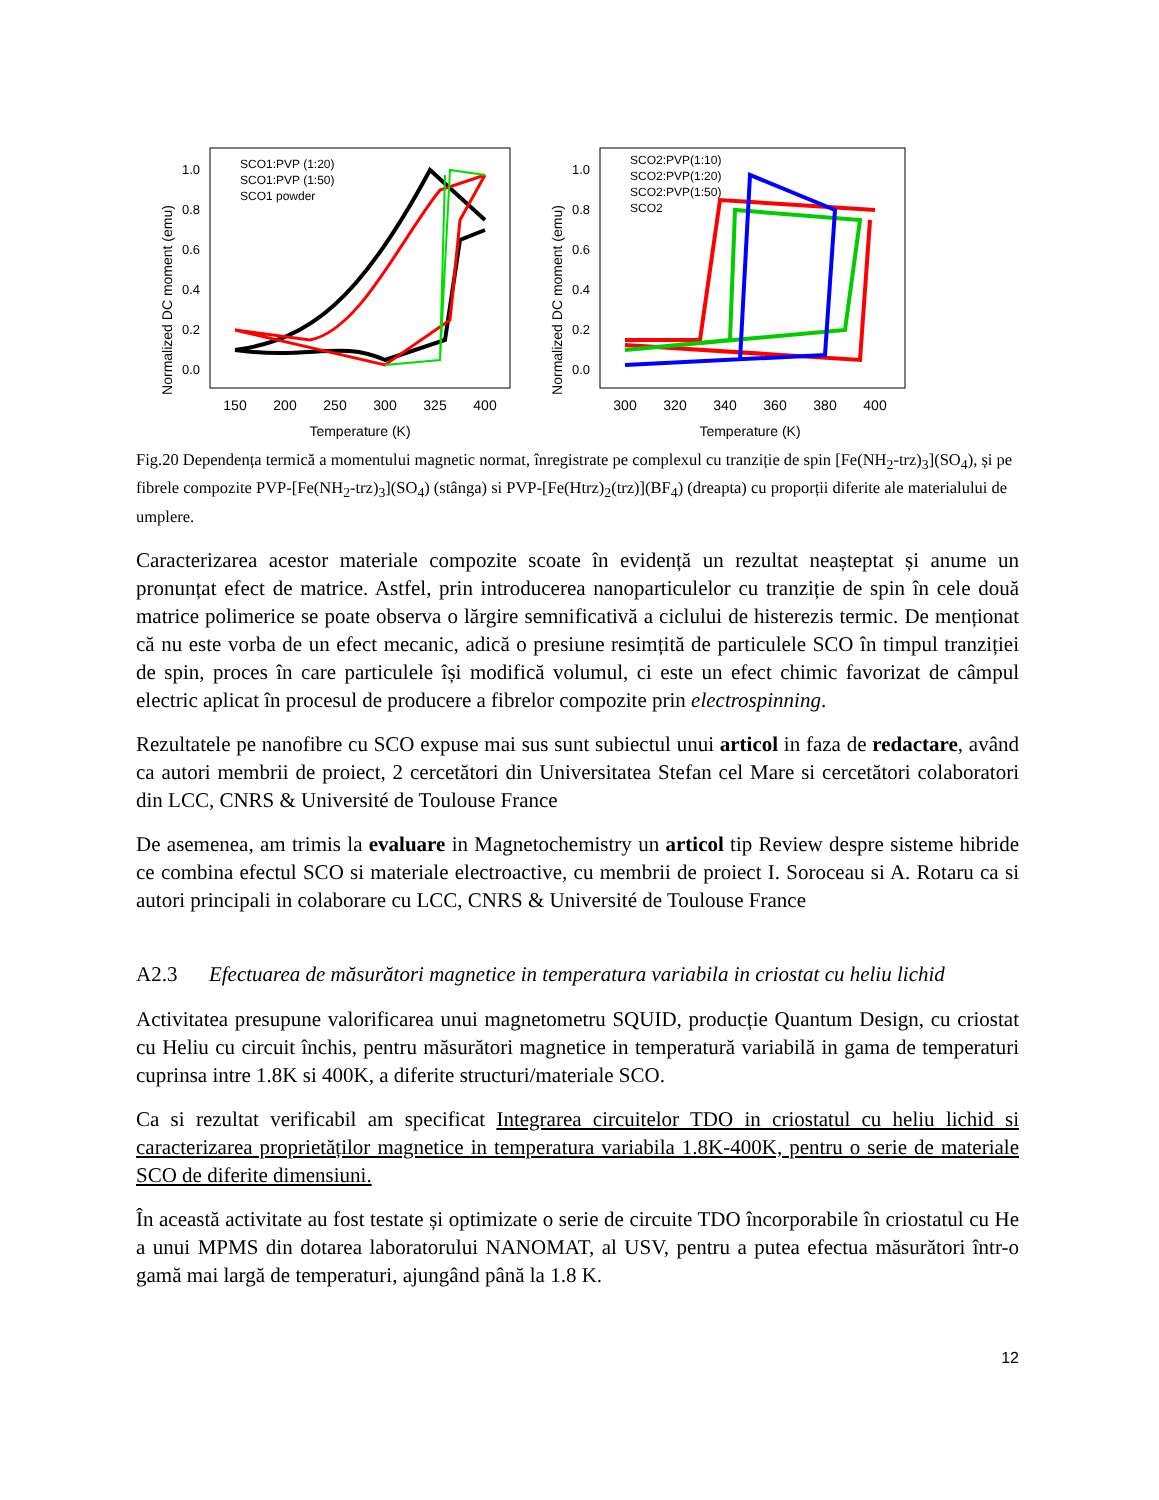Normalized DC moment (emu)
1.0
0.8
0.6
0.4
0.2
0.0
150
200
250
300
325
400
Temperature (K)
SCO1:PVP (1:20)
SCO1:PVP (1:50)
SCO1 powder
Normalized DC moment (emu)
1.0
0.8
0.6
0.4
0.2
0.0
300
320
340
360
380
400
Temperature (K)
SCO2:PVP(1:10)
SCO2:PVP(1:20)
SCO2:PVP(1:50)
SCO2
Fig.20 Dependența termică a momentului magnetic normat, înregistrate pe complexul cu tranziție de spin [Fe(NH<sub>2</sub>-trz)<sub>3</sub>](SO<sub>4</sub>), și pe fibrele compozite PVP-[Fe(NH<sub>2</sub>-trz)<sub>3</sub>](SO<sub>4</sub>) (stânga) si PVP-[Fe(Htrz)<sub>2</sub>(trz)](BF<sub>4</sub>) (dreapta) cu proporții diferite ale materialului de umplere.
Caracterizarea acestor materiale compozite scoate în evidență un rezultat neașteptat și anume un pronunțat efect de matrice. Astfel, prin introducerea nanoparticulelor cu tranziție de spin în cele două matrice polimerice se poate observa o lărgire semnificativă a ciclului de histerezis termic. De menționat că nu este vorba de un efect mecanic, adică o presiune resimțită de particulele SCO în timpul tranziției de spin, proces în care particulele își modifică volumul, ci este un efect chimic favorizat de câmpul electric aplicat în procesul de producere a fibrelor compozite prin electrospinning.
Rezultatele pe nanofibre cu SCO expuse mai sus sunt subiectul unui articol in faza de redactare, având ca autori membrii de proiect, 2 cercetători din Universitatea Stefan cel Mare si cercetători colaboratori din LCC, CNRS & Université de Toulouse France
De asemenea, am trimis la evaluare in Magnetochemistry un articol tip Review despre sisteme hibride ce combina efectul SCO si materiale electroactive, cu membrii de proiect I. Soroceau si A. Rotaru ca si autori principali in colaborare cu LCC, CNRS & Université de Toulouse France
A2.3 Efectuarea de măsurători magnetice in temperatura variabila in criostat cu heliu lichid
Activitatea presupune valorificarea unui magnetometru SQUID, producție Quantum Design, cu criostat cu Heliu cu circuit închis, pentru măsurători magnetice in temperatură variabilă in gama de temperaturi cuprinsa intre 1.8K si 400K, a diferite structuri/materiale SCO.
Ca si rezultat verificabil am specificat Integrarea circuitelor TDO in criostatul cu heliu lichid si caracterizarea proprietăților magnetice in temperatura variabila 1.8K-400K, pentru o serie de materiale SCO de diferite dimensiuni.
În această activitate au fost testate și optimizate o serie de circuite TDO încorporabile în criostatul cu He a unui MPMS din dotarea laboratorului NANOMAT, al USV, pentru a putea efectua măsurători într-o gamă mai largă de temperaturi, ajungând până la 1.8 K.
12